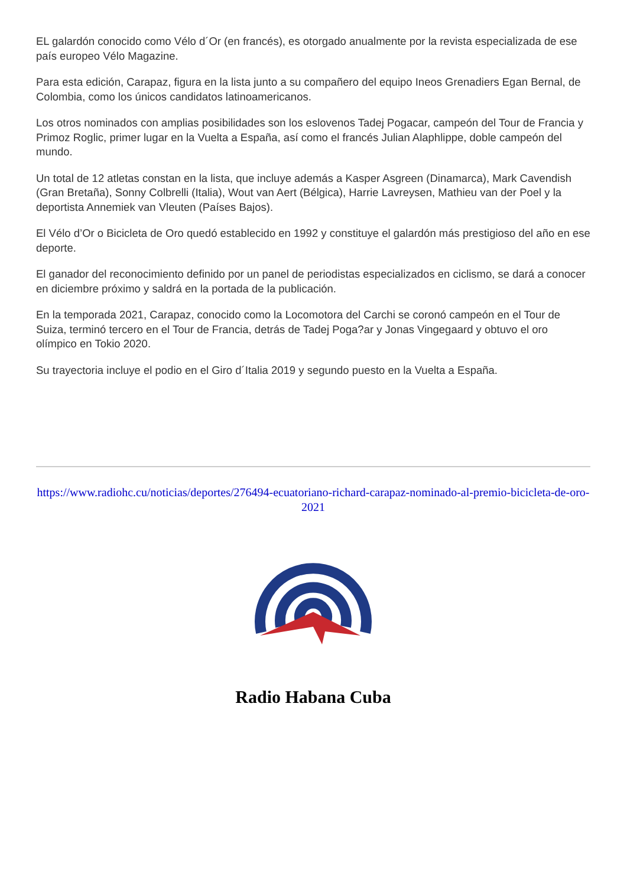EL galardón conocido como Vélo d´Or (en francés), es otorgado anualmente por la revista especializada de ese país europeo Vélo Magazine.
Para esta edición, Carapaz, figura en la lista junto a su compañero del equipo Ineos Grenadiers Egan Bernal, de Colombia, como los únicos candidatos latinoamericanos.
Los otros nominados con amplias posibilidades son los eslovenos Tadej Pogacar, campeón del Tour de Francia y Primoz Roglic, primer lugar en la Vuelta a España, así como el francés Julian Alaphlippe, doble campeón del mundo.
Un total de 12 atletas constan en la lista, que incluye además a Kasper Asgreen (Dinamarca), Mark Cavendish (Gran Bretaña), Sonny Colbrelli (Italia), Wout van Aert (Bélgica), Harrie Lavreysen, Mathieu van der Poel y la deportista Annemiek van Vleuten (Países Bajos).
El Vélo d’Or o Bicicleta de Oro quedó establecido en 1992 y constituye el galardón más prestigioso del año en ese deporte.
El ganador del reconocimiento definido por un panel de periodistas especializados en ciclismo, se dará a conocer en diciembre próximo y saldrá en la portada de la publicación.
En la temporada 2021, Carapaz, conocido como la Locomotora del Carchi se coronó campeón en el Tour de Suiza, terminó tercero en el Tour de Francia, detrás de Tadej Poga?ar y Jonas Vingegaard y obtuvo el oro olímpico en Tokio 2020.
Su trayectoria incluye el podio en el Giro d´Italia 2019 y segundo puesto en la Vuelta a España.
https://www.radiohc.cu/noticias/deportes/276494-ecuatoriano-richard-carapaz-nominado-al-premio-bicicleta-de-oro-2021
Radio Habana Cuba